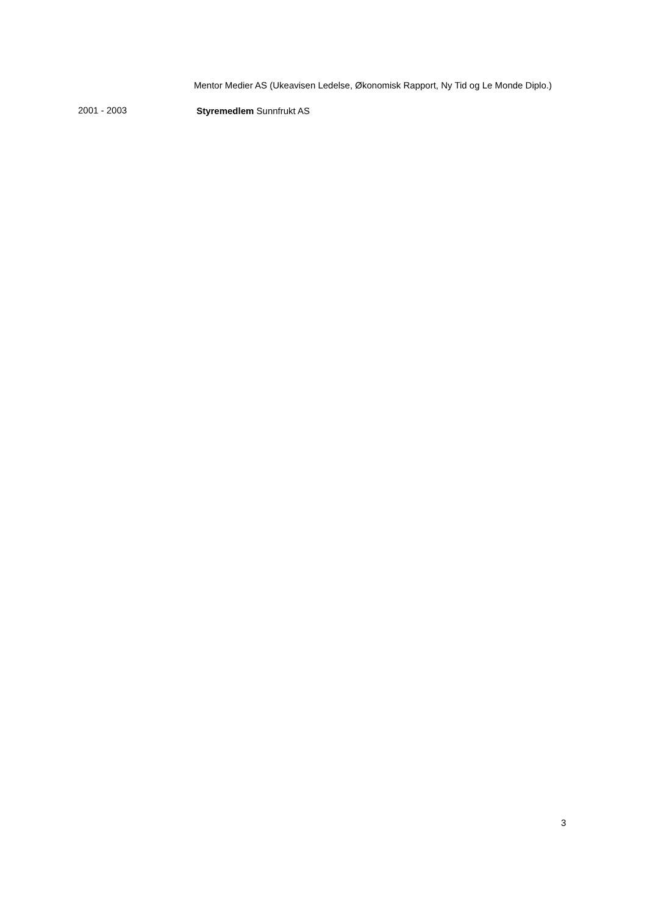Mentor Medier AS (Ukeavisen Ledelse, Økonomisk Rapport, Ny Tid og Le Monde Diplo.)
2001 - 2003
Styremedlem Sunnfrukt AS
3